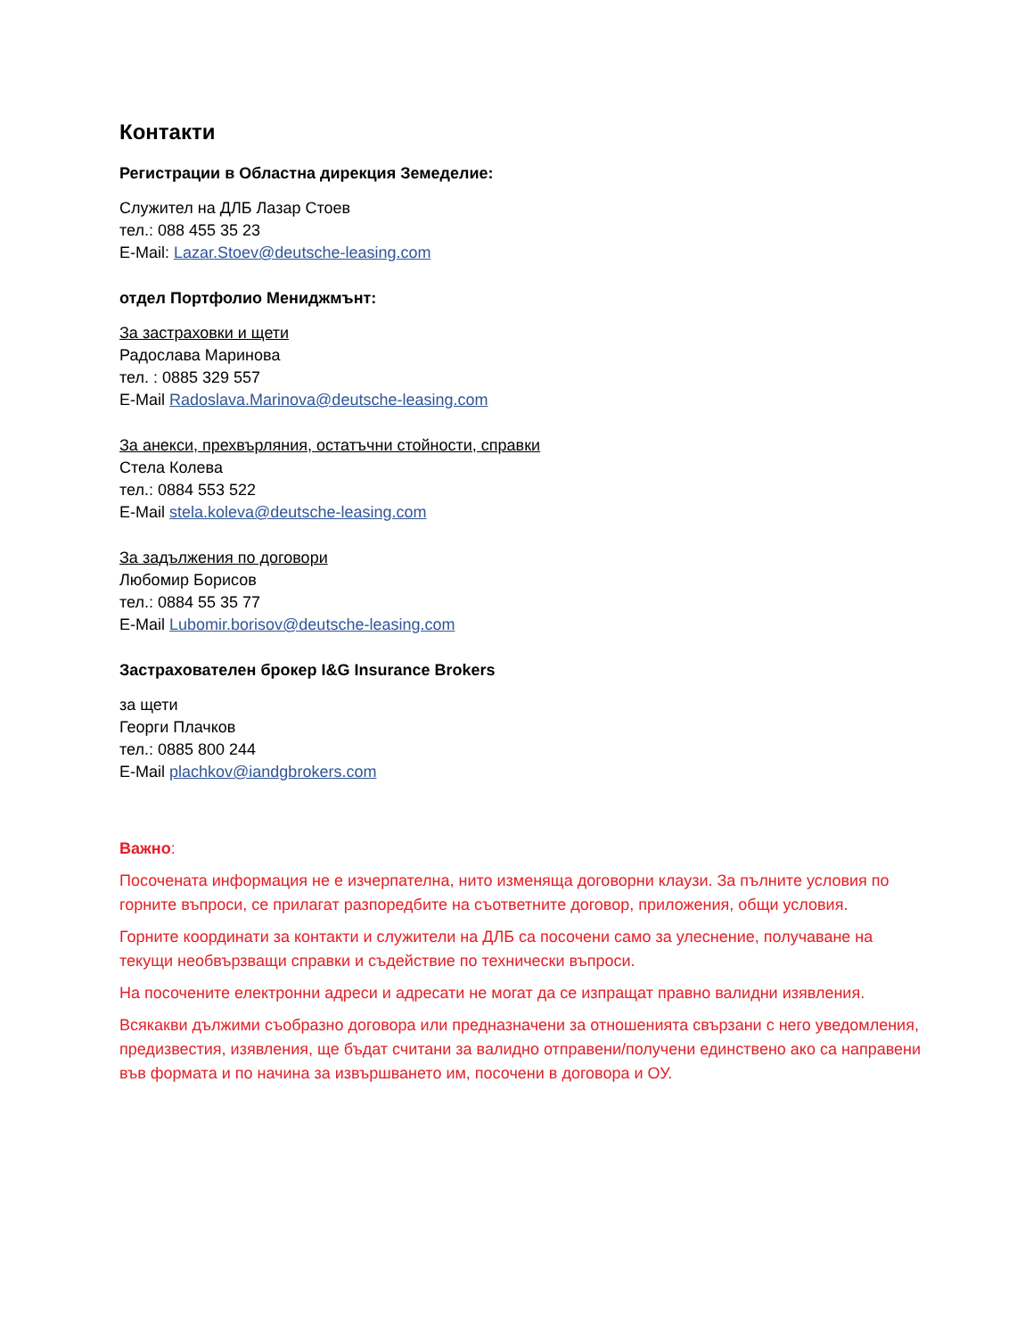Контакти
Регистрации в Областна дирекция Земеделие:
Служител на ДЛБ Лазар Стоев
тел.: 088 455 35 23
E-Mail: Lazar.Stoev@deutsche-leasing.com
отдел Портфолио Мениджмънт:
За застраховки и щети
Радослава Маринова
тел. : 0885 329 557
E-Mail Radoslava.Marinova@deutsche-leasing.com
За анекси, прехвърляния, остатъчни стойности, справки
Стела Колева
тел.: 0884 553 522
E-Mail stela.koleva@deutsche-leasing.com
За задължения по договори
Любомир Борисов
тел.: 0884 55 35 77
E-Mail Lubomir.borisov@deutsche-leasing.com
Застрахователен брокер I&G Insurance Brokers
за щети
Георги Плачков
тел.: 0885 800 244
E-Mail plachkov@iandgbrokers.com
Важно:
Посочената информация не е изчерпателна, нито изменяща договорни клаузи. За пълните условия по горните въпроси, се прилагат разпоредбите на съответните договор, приложения, общи условия.
Горните координати за контакти и служители на ДЛБ са посочени само за улеснение, получаване на текущи необвързващи справки и съдействие по технически въпроси.
На посочените електронни адреси и адресати не могат да се изпращат правно валидни изявления.
Всякакви дължими съобразно договора или предназначени за отношенията свързани с него уведомления, предизвестия, изявления, ще бъдат считани за валидно отправени/получени единствено ако са направени във формата и по начина за извършването им, посочени в договора и ОУ.